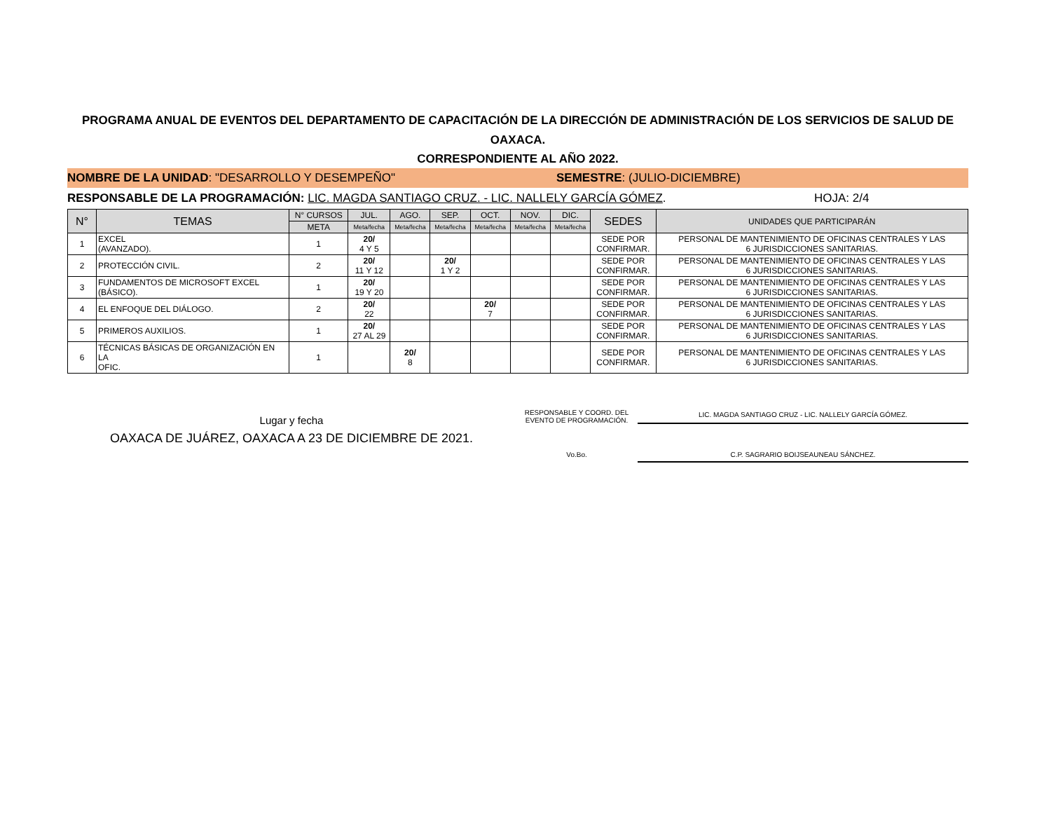PROGRAMA ANUAL DE EVENTOS DEL DEPARTAMENTO DE CAPACITACIÓN DE LA DIRECCIÓN DE ADMINISTRACIÓN DE LOS SERVICIOS DE SALUD DE OAXACA.
CORRESPONDIENTE AL AÑO 2022.
NOMBRE DE LA UNIDAD: "DESARROLLO Y DESEMPEÑO"
SEMESTRE: (JULIO-DICIEMBRE)
RESPONSABLE DE LA PROGRAMACIÓN: LIC. MAGDA SANTIAGO CRUZ. - LIC. NALLELY GARCÍA GÓMEZ.
HOJA: 2/4
| N° | TEMAS | N° CURSOS | JUL. | AGO. | SEP. | OCT. | NOV. | DIC. | SEDES | UNIDADES QUE PARTICIPARÁN |
| --- | --- | --- | --- | --- | --- | --- | --- | --- | --- | --- |
| | | META | Meta/fecha | Meta/fecha | Meta/fecha | Meta/fecha | Meta/fecha | Meta/fecha | | |
| 1 | EXCEL (AVANZADO). | 1 | 20/ 4 Y 5 | | | | | | SEDE POR CONFIRMAR. | PERSONAL DE MANTENIMIENTO DE OFICINAS CENTRALES Y LAS 6 JURISDICCIONES SANITARIAS. |
| 2 | PROTECCIÓN CIVIL. | 2 | 20/ 11 Y 12 | | 20/ 1 Y 2 | | | | SEDE POR CONFIRMAR. | PERSONAL DE MANTENIMIENTO DE OFICINAS CENTRALES Y LAS 6 JURISDICCIONES SANITARIAS. |
| 3 | FUNDAMENTOS DE MICROSOFT EXCEL (BÁSICO). | 1 | 20/ 19 Y 20 | | | | | | SEDE POR CONFIRMAR. | PERSONAL DE MANTENIMIENTO DE OFICINAS CENTRALES Y LAS 6 JURISDICCIONES SANITARIAS. |
| 4 | EL ENFOQUE DEL DIÁLOGO. | 2 | 20/ 22 | | | 20/ 7 | | | SEDE POR CONFIRMAR. | PERSONAL DE MANTENIMIENTO DE OFICINAS CENTRALES Y LAS 6 JURISDICCIONES SANITARIAS. |
| 5 | PRIMEROS AUXILIOS. | 1 | 20/ 27 AL 29 | | | | | | SEDE POR CONFIRMAR. | PERSONAL DE MANTENIMIENTO DE OFICINAS CENTRALES Y LAS 6 JURISDICCIONES SANITARIAS. |
| 6 | TÉCNICAS BÁSICAS DE ORGANIZACIÓN EN LA OFIC. | 1 | | 20/ 8 | | | | | SEDE POR CONFIRMAR. | PERSONAL DE MANTENIMIENTO DE OFICINAS CENTRALES Y LAS 6 JURISDICCIONES SANITARIAS. |
Lugar y fecha
OAXACA DE JUÁREZ, OAXACA A 23 DE DICIEMBRE DE 2021.
RESPONSABLE Y COORD. DEL
EVENTO DE PROGRAMACIÓN.
LIC. MAGDA SANTIAGO CRUZ - LIC. NALLELY GARCÍA GÓMEZ.
Vo.Bo. C.P. SAGRARIO BOIJSEAUNEAU SÁNCHEZ.